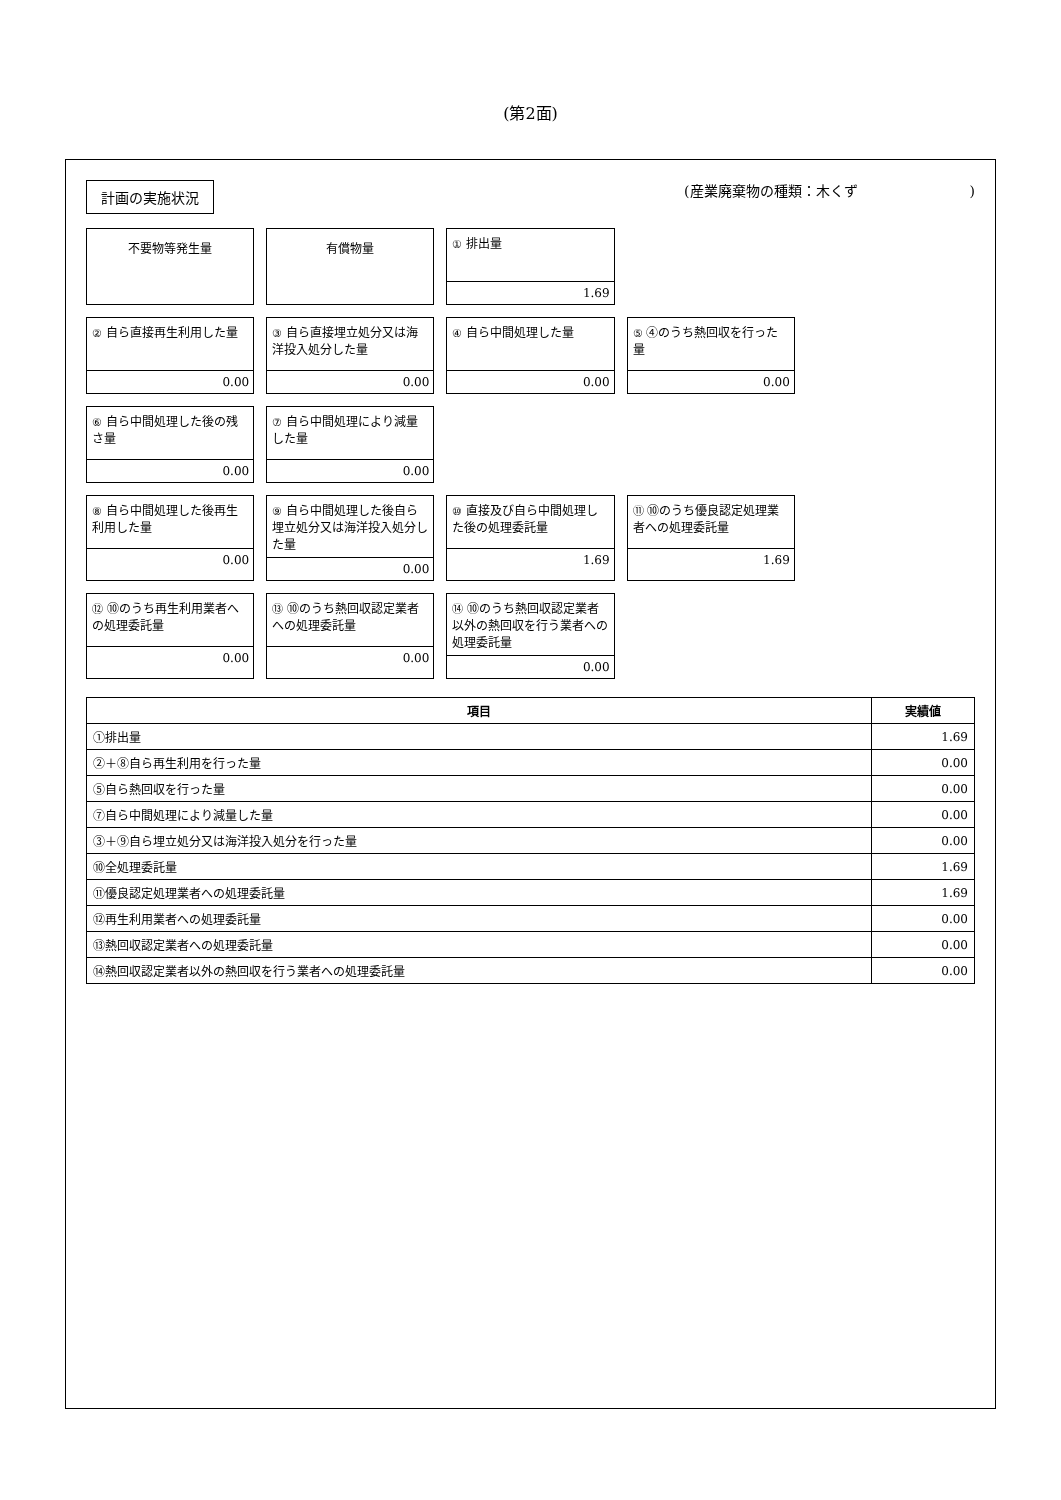(第2面)
計画の実施状況 (産業廃棄物の種類：木くず　　　　　　　　)
不要物等発生量
有償物量
① 排出量
1.69
② 自ら直接再生利用した量
0.00
③ 自ら直接埋立処分又は海洋投入処分した量
0.00
④ 自ら中間処理した量
0.00
⑤ ④のうち熱回収を行った量
0.00
⑥ 自ら中間処理した後の残さ量
0.00
⑦ 自ら中間処理により減量した量
0.00
⑧ 自ら中間処理した後再生利用した量
0.00
⑨ 自ら中間処理した後自ら埋立処分又は海洋投入処分した量
0.00
⑩ 直接及び自ら中間処理した後の処理委託量
1.69
⑪ ⑩のうち優良認定処理業者への処理委託量
1.69
⑫ ⑩のうち再生利用業者への処理委託量
0.00
⑬ ⑩のうち熱回収認定業者への処理委託量
0.00
⑭ ⑩のうち熱回収認定業者以外の熱回収を行う業者への処理委託量
0.00
| 項目 | 実績値 |
| --- | --- |
| ①排出量 | 1.69 |
| ②＋⑧自ら再生利用を行った量 | 0.00 |
| ⑤自ら熱回収を行った量 | 0.00 |
| ⑦自ら中間処理により減量した量 | 0.00 |
| ③＋⑨自ら埋立処分又は海洋投入処分を行った量 | 0.00 |
| ⑩全処理委託量 | 1.69 |
| ⑪優良認定処理業者への処理委託量 | 1.69 |
| ⑫再生利用業者への処理委託量 | 0.00 |
| ⑬熱回収認定業者への処理委託量 | 0.00 |
| ⑭熱回収認定業者以外の熱回収を行う業者への処理委託量 | 0.00 |